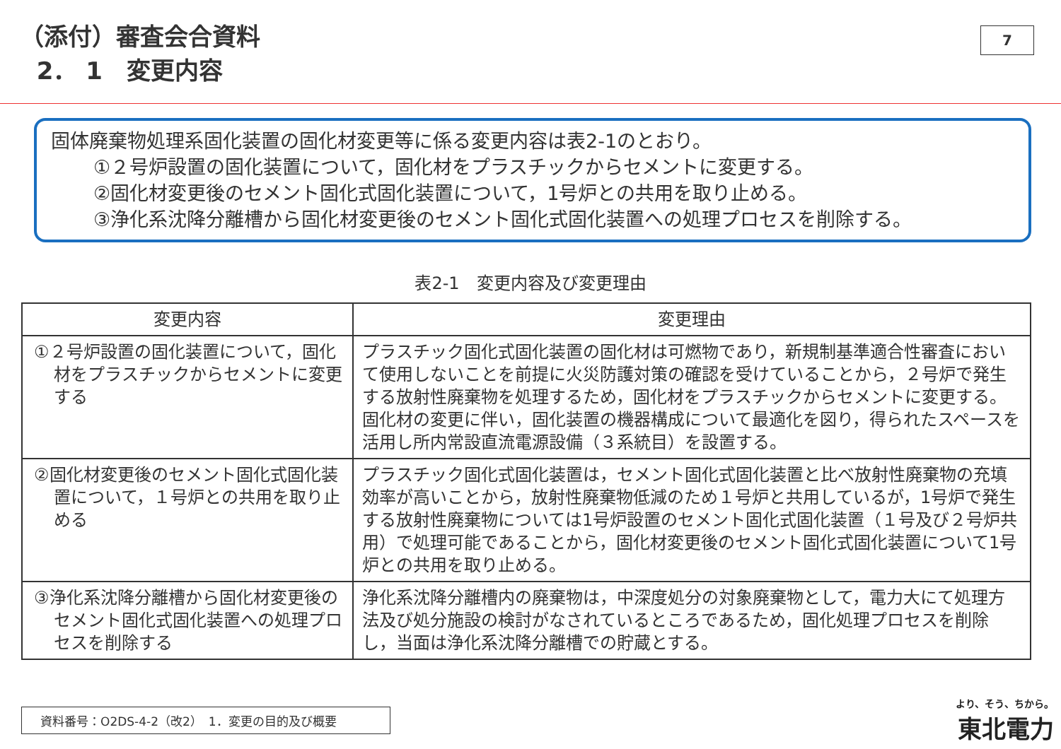（添付）審査会合資料
2． 1　変更内容
7
固体廃棄物処理系固化装置の固化材変更等に係る変更内容は表2-1のとおり。
①２号炉設置の固化装置について，固化材をプラスチックからセメントに変更する。
②固化材変更後のセメント固化式固化装置について，1号炉との共用を取り止める。
③浄化系沈降分離槽から固化材変更後のセメント固化式固化装置への処理プロセスを削除する。
表2-1　変更内容及び変更理由
| 変更内容 | 変更理由 |
| --- | --- |
| ①２号炉設置の固化装置について，固化材をプラスチックからセメントに変更する | プラスチック固化式固化装置の固化材は可燃物であり，新規制基準適合性審査において使用しないことを前提に火災防護対策の確認を受けていることから，２号炉で発生する放射性廃棄物を処理するため，固化材をプラスチックからセメントに変更する。 固化材の変更に伴い，固化装置の機器構成について最適化を図り，得られたスペースを活用し所内常設直流電源設備（３系統目）を設置する。 |
| ②固化材変更後のセメント固化式固化装置について，１号炉との共用を取り止める | プラスチック固化式固化装置は，セメント固化式固化装置と比べ放射性廃棄物の充填効率が高いことから，放射性廃棄物低減のため１号炉と共用しているが，1号炉で発生する放射性廃棄物については1号炉設置のセメント固化式固化装置（１号及び２号炉共用）で処理可能であることから，固化材変更後のセメント固化式固化装置について1号炉との共用を取り止める。 |
| ③浄化系沈降分離槽から固化材変更後のセメント固化式固化装置への処理プロセスを削除する | 浄化系沈降分離槽内の廃棄物は，中深度処分の対象廃棄物として，電力大にて処理方法及び処分施設の検討がなされているところであるため，固化処理プロセスを削除し，当面は浄化系沈降分離槽での貯蔵とする。 |
資料番号：O2DS-4-2（改2）　1．変更の目的及び概要 より、そう、ちから。
東北電力